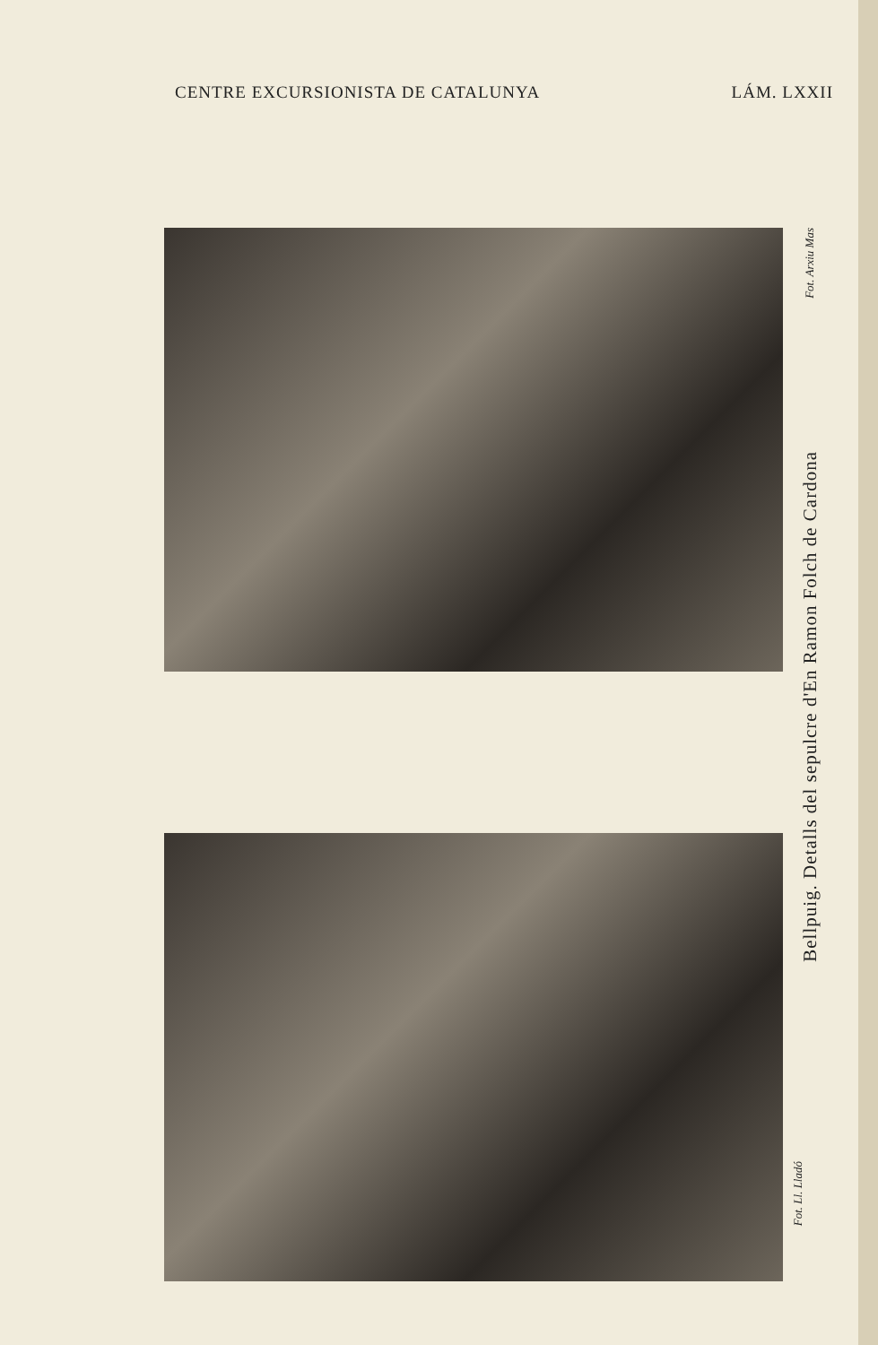CENTRE EXCURSIONISTA DE CATALUNYA LÁM. LXXII
Fot. Arxiu Mas
Bellpuig. Detalls del sepulcre d'En Ramon Folch de Cardona
Fot. Ll. Lladó